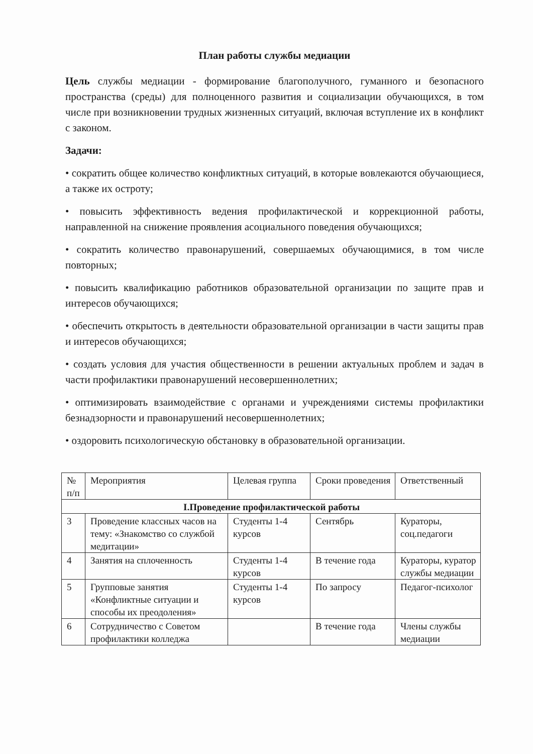План работы службы медиации
Цель службы медиации - формирование благополучного, гуманного и безопасного пространства (среды) для полноценного развития и социализации обучающихся, в том числе при возникновении трудных жизненных ситуаций, включая вступление их в конфликт с законом.
Задачи:
• сократить общее количество конфликтных ситуаций, в которые вовлекаются обучающиеся, а также их остроту;
• повысить эффективность ведения профилактической и коррекционной работы, направленной на снижение проявления асоциального поведения обучающихся;
• сократить количество правонарушений, совершаемых обучающимися, в том числе повторных;
• повысить квалификацию работников образовательной организации по защите прав и интересов обучающихся;
• обеспечить открытость в деятельности образовательной организации в части защиты прав и интересов обучающихся;
• создать условия для участия общественности в решении актуальных проблем и задач в части профилактики правонарушений несовершеннолетних;
• оптимизировать взаимодействие с органами и учреждениями системы профилактики безнадзорности и правонарушений несовершеннолетних;
• оздоровить психологическую обстановку в образовательной организации.
| № п/п | Мероприятия | Целевая группа | Сроки проведения | Ответственный |
| --- | --- | --- | --- | --- |
| I.Проведение профилактической работы | | | | |
| 3 | Проведение классных часов на тему: «Знакомство со службой медитации» | Студенты 1-4 курсов | Сентябрь | Кураторы, соц.педагоги |
| 4 | Занятия на сплоченность | Студенты 1-4 курсов | В течение года | Кураторы, куратор службы медиации |
| 5 | Групповые занятия «Конфликтные ситуации и способы их преодоления» | Студенты 1-4 курсов | По запросу | Педагог-психолог |
| 6 | Сотрудничество с Советом профилактики колледжа | | В течение года | Члены службы медиации |